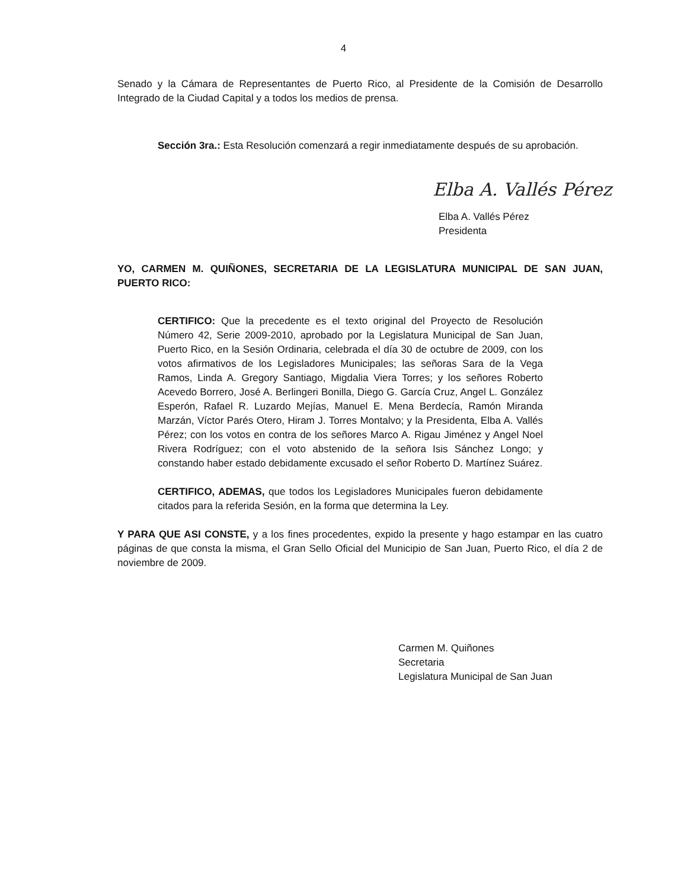4
Senado y la Cámara de Representantes de Puerto Rico, al Presidente de la Comisión de Desarrollo Integrado de la Ciudad Capital y a todos los medios de prensa.
Sección 3ra.: Esta Resolución comenzará a regir inmediatamente después de su aprobación.
Elba A. Vallés Pérez
Elba A. Vallés Pérez
Presidenta
YO, CARMEN M. QUIÑONES, SECRETARIA DE LA LEGISLATURA MUNICIPAL DE SAN JUAN, PUERTO RICO:
CERTIFICO: Que la precedente es el texto original del Proyecto de Resolución Número 42, Serie 2009-2010, aprobado por la Legislatura Municipal de San Juan, Puerto Rico, en la Sesión Ordinaria, celebrada el día 30 de octubre de 2009, con los votos afirmativos de los Legisladores Municipales; las señoras Sara de la Vega Ramos, Linda A. Gregory Santiago, Migdalia Viera Torres; y los señores Roberto Acevedo Borrero, José A. Berlingeri Bonilla, Diego G. García Cruz, Angel L. González Esperón, Rafael R. Luzardo Mejías, Manuel E. Mena Berdecía, Ramón Miranda Marzán, Víctor Parés Otero, Hiram J. Torres Montalvo; y la Presidenta, Elba A. Vallés Pérez; con los votos en contra de los señores Marco A. Rigau Jiménez y Angel Noel Rivera Rodríguez; con el voto abstenido de la señora Isis Sánchez Longo; y constando haber estado debidamente excusado el señor Roberto D. Martínez Suárez.
CERTIFICO, ADEMAS, que todos los Legisladores Municipales fueron debidamente citados para la referida Sesión, en la forma que determina la Ley.
Y PARA QUE ASI CONSTE, y a los fines procedentes, expido la presente y hago estampar en las cuatro páginas de que consta la misma, el Gran Sello Oficial del Municipio de San Juan, Puerto Rico, el día 2 de noviembre de 2009.
Carmen M. Quiñones
Secretaria
Legislatura Municipal de San Juan